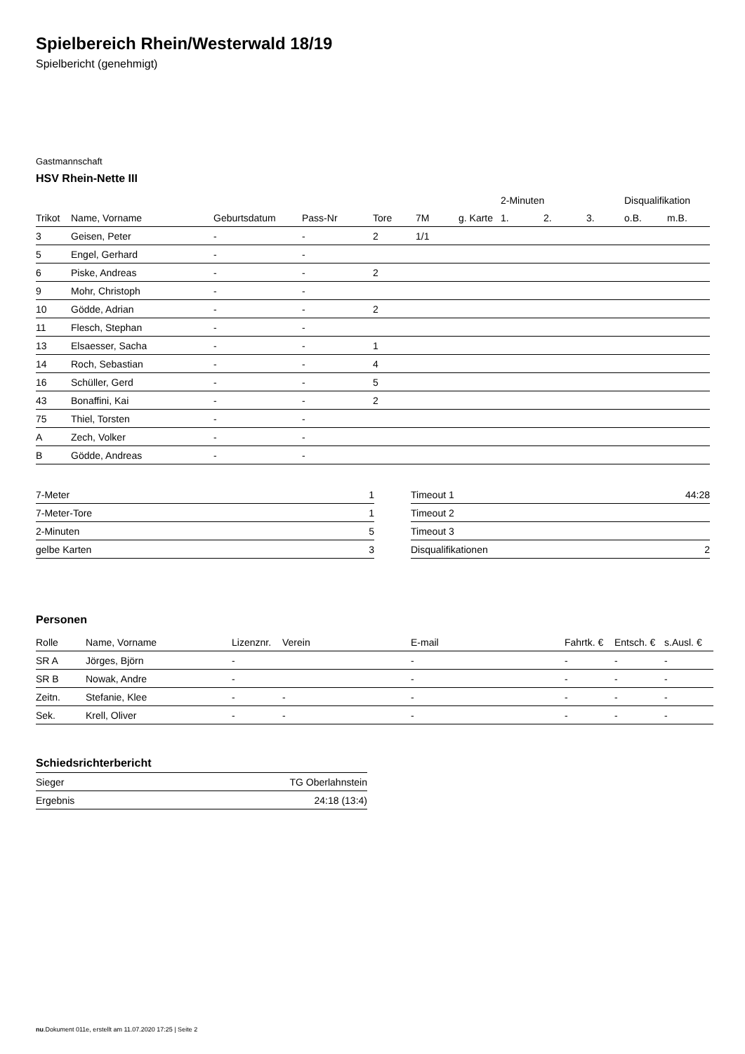Spielbereich Rhein/Westerwald 18/19
Spielbericht (genehmigt)
Gastmannschaft
HSV Rhein-Nette III
| | | | | | | | 2-Minuten | | | Disqualifikation | |
| --- | --- | --- | --- | --- | --- | --- | --- | --- | --- | --- | --- |
| Trikot | Name, Vorname | Geburtsdatum | Pass-Nr | Tore | 7M | g. Karte | 1. | 2. | 3. | o.B. | m.B. |
| 3 | Geisen, Peter | - | - | 2 | 1/1 | | | | | | |
| 5 | Engel, Gerhard | - | - | | | | | | | | |
| 6 | Piske, Andreas | - | - | 2 | | | | | | | |
| 9 | Mohr, Christoph | - | - | | | | | | | | |
| 10 | Gödde, Adrian | - | - | 2 | | | | | | | |
| 11 | Flesch, Stephan | - | - | | | | | | | | |
| 13 | Elsaesser, Sacha | - | - | 1 | | | | | | | |
| 14 | Roch, Sebastian | - | - | 4 | | | | | | | |
| 16 | Schüller, Gerd | - | - | 5 | | | | | | | |
| 43 | Bonaffini, Kai | - | - | 2 | | | | | | | |
| 75 | Thiel, Torsten | - | - | | | | | | | | |
| A | Zech, Volker | - | - | | | | | | | | |
| B | Gödde, Andreas | - | - | | | | | | | | |
| 7-Meter | 1 |
| 7-Meter-Tore | 1 |
| 2-Minuten | 5 |
| gelbe Karten | 3 |
| Timeout 1 | 44:28 |
| Timeout 2 | |
| Timeout 3 | |
| Disqualifikationen | 2 |
Personen
| Rolle | Name, Vorname | Lizenznr. | Verein | E-mail | Fahrtk. € | Entsch. € | s.Ausl. € |
| --- | --- | --- | --- | --- | --- | --- | --- |
| SR A | Jörges, Björn | - | | - | - | - | - |
| SR B | Nowak, Andre | - | | - | - | - | - |
| Zeitn. | Stefanie, Klee | - | - | - | - | - | - |
| Sek. | Krell, Oliver | - | - | - | - | - | - |
Schiedsrichterbericht
| Sieger | TG Oberlahnstein |
| Ergebnis | 24:18 (13:4) |
nu.Dokument 011e, erstellt am 11.07.2020 17:25 | Seite 2